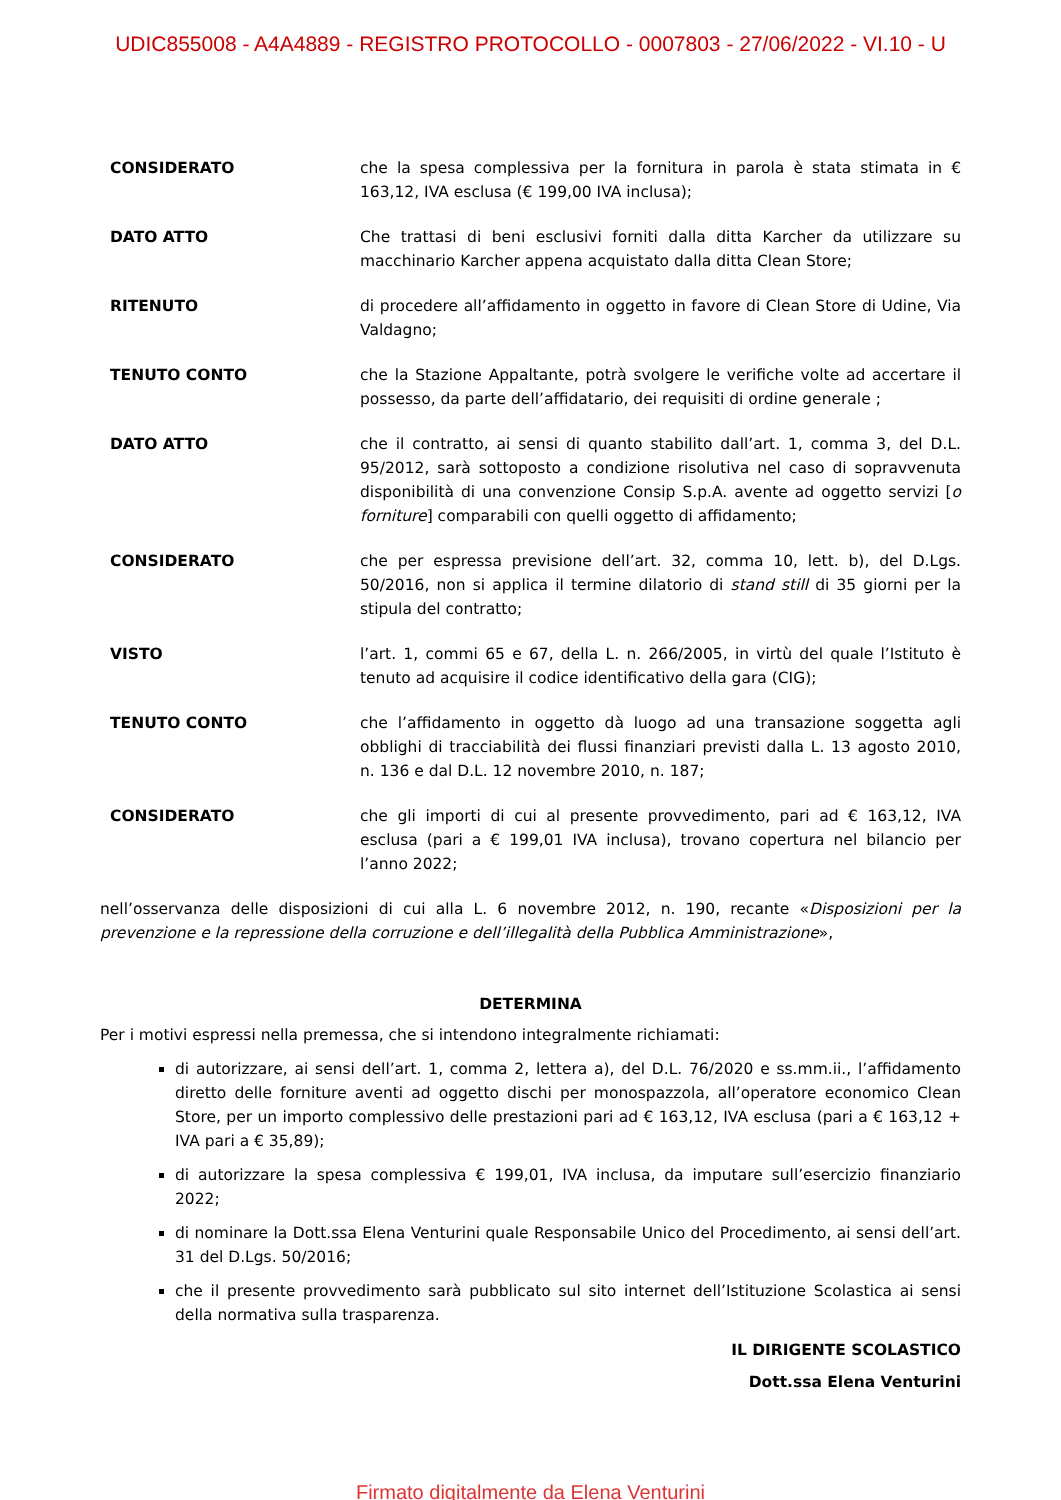UDIC855008 - A4A4889 - REGISTRO PROTOCOLLO - 0007803 - 27/06/2022 - VI.10 - U
CONSIDERATO che la spesa complessiva per la fornitura in parola è stata stimata in € 163,12, IVA esclusa (€ 199,00 IVA inclusa);
DATO ATTO Che trattasi di beni esclusivi forniti dalla ditta Karcher da utilizzare su macchinario Karcher appena acquistato dalla ditta Clean Store;
RITENUTO di procedere all’affidamento in oggetto in favore di Clean Store di Udine, Via Valdagno;
TENUTO CONTO che la Stazione Appaltante, potrà svolgere le verifiche volte ad accertare il possesso, da parte dell’affidatario, dei requisiti di ordine generale ;
DATO ATTO che il contratto, ai sensi di quanto stabilito dall’art. 1, comma 3, del D.L. 95/2012, sarà sottoposto a condizione risolutiva nel caso di sopravvenuta disponibilità di una convenzione Consip S.p.A. avente ad oggetto servizi [o forniture] comparabili con quelli oggetto di affidamento;
CONSIDERATO che per espressa previsione dell’art. 32, comma 10, lett. b), del D.Lgs. 50/2016, non si applica il termine dilatorio di stand still di 35 giorni per la stipula del contratto;
VISTO l’art. 1, commi 65 e 67, della L. n. 266/2005, in virtù del quale l’Istituto è tenuto ad acquisire il codice identificativo della gara (CIG);
TENUTO CONTO che l’affidamento in oggetto dà luogo ad una transazione soggetta agli obblighi di tracciabilità dei flussi finanziari previsti dalla L. 13 agosto 2010, n. 136 e dal D.L. 12 novembre 2010, n. 187;
CONSIDERATO che gli importi di cui al presente provvedimento, pari ad € 163,12, IVA esclusa (pari a € 199,01 IVA inclusa), trovano copertura nel bilancio per l’anno 2022;
nell’osservanza delle disposizioni di cui alla L. 6 novembre 2012, n. 190, recante «Disposizioni per la prevenzione e la repressione della corruzione e dell’illegalità della Pubblica Amministrazione»,
DETERMINA
Per i motivi espressi nella premessa, che si intendono integralmente richiamati:
di autorizzare, ai sensi dell’art. 1, comma 2, lettera a), del D.L. 76/2020 e ss.mm.ii., l’affidamento diretto delle forniture aventi ad oggetto dischi per monospazzola, all’operatore economico Clean Store, per un importo complessivo delle prestazioni pari ad € 163,12, IVA esclusa (pari a € 163,12 + IVA pari a € 35,89);
di autorizzare la spesa complessiva € 199,01, IVA inclusa, da imputare sull’esercizio finanziario 2022;
di nominare la Dott.ssa Elena Venturini quale Responsabile Unico del Procedimento, ai sensi dell’art. 31 del D.Lgs. 50/2016;
che il presente provvedimento sarà pubblicato sul sito internet dell’Istituzione Scolastica ai sensi della normativa sulla trasparenza.
IL DIRIGENTE SCOLASTICO
Dott.ssa Elena Venturini
Firmato digitalmente da Elena Venturini